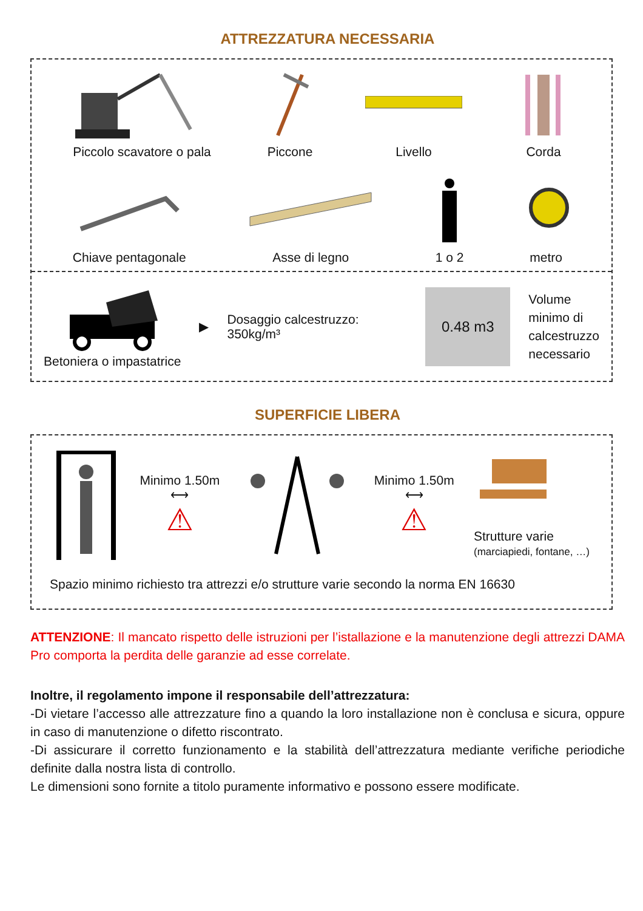ATTREZZATURA NECESSARIA
Piccolo scavatore o pala
Piccone
Livello
Corda
Chiave pentagonale
Asse di legno
1 o 2
metro
Betoniera o impastatrice ▶
Dosaggio calcestruzzo:
350kg/m³
0.48 m3
Volume
minimo di
calcestruzzo
necessario
SUPERFICIE LIBERA
Minimo 1.50m
⟷
⚠
Minimo 1.50m
⟷
⚠
Strutture varie
(marciapiedi, fontane, …)
Spazio minimo richiesto tra attrezzi e/o strutture varie secondo la norma EN 16630
ATTENZIONE: Il mancato rispetto delle istruzioni per l’istallazione e la manutenzione degli attrezzi DAMA Pro comporta la perdita delle garanzie ad esse correlate.
Inoltre, il regolamento impone il responsabile dell’attrezzatura:
-Di vietare l’accesso alle attrezzature fino a quando la loro installazione non è conclusa e sicura, oppure in caso di manutenzione o difetto riscontrato.
-Di assicurare il corretto funzionamento e la stabilità dell’attrezzatura mediante verifiche periodiche definite dalla nostra lista di controllo.
Le dimensioni sono fornite a titolo puramente informativo e possono essere modificate.